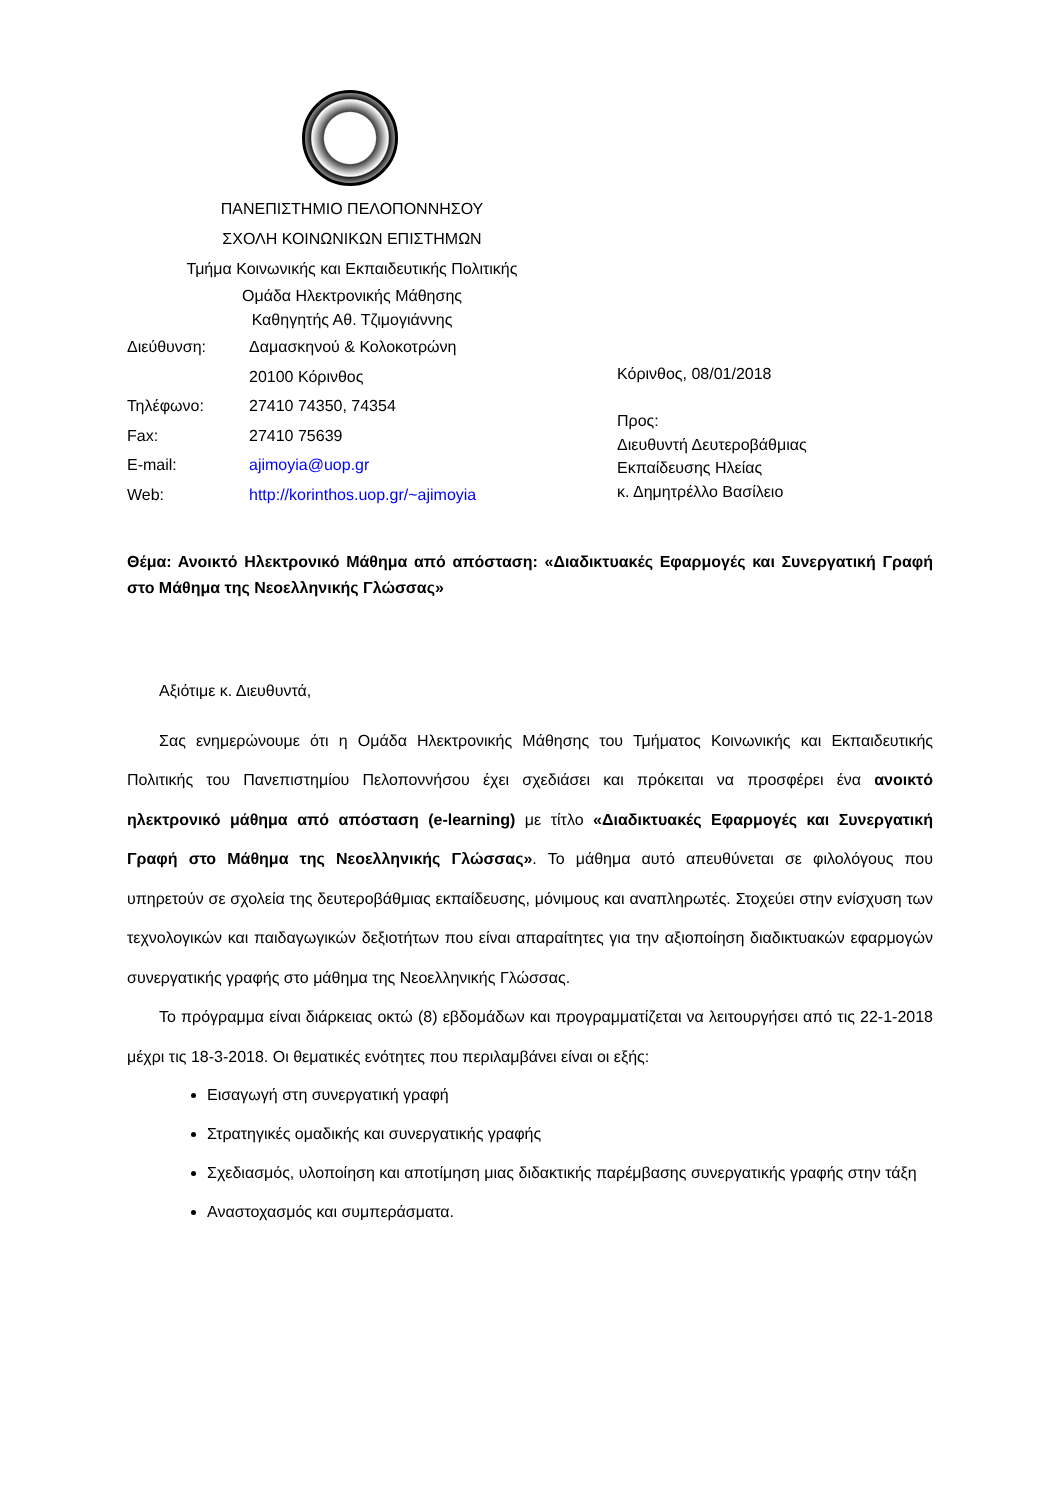ΠΑΝΕΠΙΣΤΗΜΙΟ ΠΕΛΟΠΟΝΝΗΣΟΥ
ΣΧΟΛΗ ΚΟΙΝΩΝΙΚΩΝ ΕΠΙΣΤΗΜΩΝ
Τμήμα Κοινωνικής και Εκπαιδευτικής Πολιτικής
Ομάδα Ηλεκτρονικής Μάθησης
Καθηγητής Αθ. Τζιμογιάννης
Διεύθυνση: Δαμασκηνού & Κολοκοτρώνη
20100 Κόρινθος
Τηλέφωνο: 27410 74350, 74354
Fax: 27410 75639
E-mail: ajimoyia@uop.gr
Web: http://korinthos.uop.gr/~ajimoyia
Κόρινθος, 08/01/2018
Προς:
Διευθυντή Δευτεροβάθμιας
Εκπαίδευσης Ηλείας
κ. Δημητρέλλο Βασίλειο
Θέμα: Ανοικτό Ηλεκτρονικό Μάθημα από απόσταση: «Διαδικτυακές Εφαρμογές και Συνεργατική Γραφή στο Μάθημα της Νεοελληνικής Γλώσσας»
Αξιότιμε κ. Διευθυντά,
Σας ενημερώνουμε ότι η Ομάδα Ηλεκτρονικής Μάθησης του Τμήματος Κοινωνικής και Εκπαιδευτικής Πολιτικής του Πανεπιστημίου Πελοποννήσου έχει σχεδιάσει και πρόκειται να προσφέρει ένα ανοικτό ηλεκτρονικό μάθημα από απόσταση (e-learning) με τίτλο «Διαδικτυακές Εφαρμογές και Συνεργατική Γραφή στο Μάθημα της Νεοελληνικής Γλώσσας». Το μάθημα αυτό απευθύνεται σε φιλολόγους που υπηρετούν σε σχολεία της δευτεροβάθμιας εκπαίδευσης, μόνιμους και αναπληρωτές. Στοχεύει στην ενίσχυση των τεχνολογικών και παιδαγωγικών δεξιοτήτων που είναι απαραίτητες για την αξιοποίηση διαδικτυακών εφαρμογών συνεργατικής γραφής στο μάθημα της Νεοελληνικής Γλώσσας.
Το πρόγραμμα είναι διάρκειας οκτώ (8) εβδομάδων και προγραμματίζεται να λειτουργήσει από τις 22-1-2018 μέχρι τις 18-3-2018. Οι θεματικές ενότητες που περιλαμβάνει είναι οι εξής:
Εισαγωγή στη συνεργατική γραφή
Στρατηγικές ομαδικής και συνεργατικής γραφής
Σχεδιασμός, υλοποίηση και αποτίμηση μιας διδακτικής παρέμβασης συνεργατικής γραφής στην τάξη
Αναστοχασμός και συμπεράσματα.